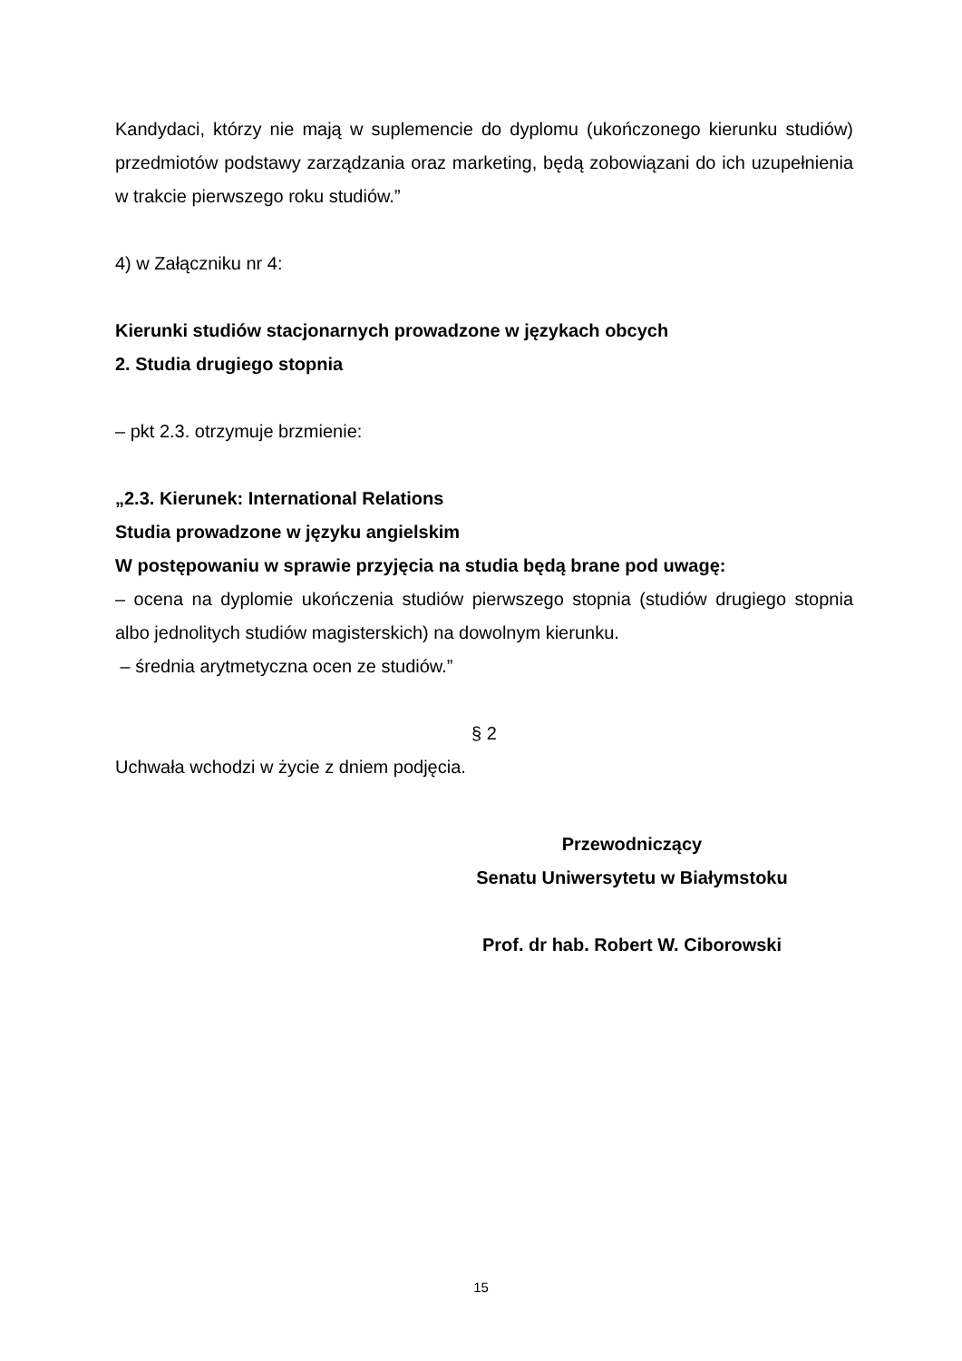Kandydaci, którzy nie mają w suplemencie do dyplomu (ukończonego kierunku studiów) przedmiotów podstawy zarządzania oraz marketing, będą zobowiązani do ich uzupełnienia w trakcie pierwszego roku studiów.”
4) w Załączniku nr 4:
Kierunki studiów stacjonarnych prowadzone w językach obcych
2. Studia drugiego stopnia
– pkt 2.3. otrzymuje brzmienie:
„2.3. Kierunek: International Relations
Studia prowadzone w języku angielskim
W postępowaniu w sprawie przyjęcia na studia będą brane pod uwagę:
– ocena na dyplomie ukończenia studiów pierwszego stopnia (studiów drugiego stopnia albo jednolitych studiów magisterskich) na dowolnym kierunku.
– średnia arytmetyczna ocen ze studiów.”
§ 2
Uchwała wchodzi w życie z dniem podjęcia.
Przewodniczący
Senatu Uniwersytetu w Białymstoku
Prof. dr hab. Robert W. Ciborowski
15